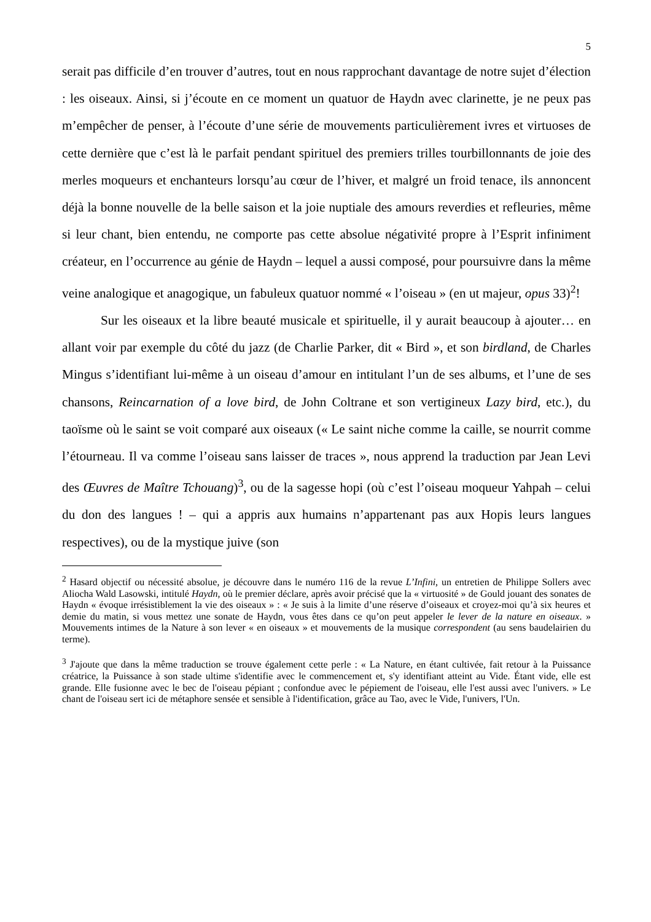5
serait pas difficile d’en trouver d’autres, tout en nous rapprochant davantage de notre sujet d’élection : les oiseaux. Ainsi, si j’écoute en ce moment un quatuor de Haydn avec clarinette, je ne peux pas m’empêcher de penser, à l’écoute d’une série de mouvements particulièrement ivres et virtuoses de cette dernière que c’est là le parfait pendant spirituel des premiers trilles tourbillonnants de joie des merles moqueurs et enchanteurs lorsqu’au cœur de l’hiver, et malgré un froid tenace, ils annoncent déjà la bonne nouvelle de la belle saison et la joie nuptiale des amours reverdies et refleuries, même si leur chant, bien entendu, ne comporte pas cette absolue négativité propre à l’Esprit infiniment créateur, en l’occurrence au génie de Haydn – lequel a aussi composé, pour poursuivre dans la même veine analogique et anagogique, un fabuleux quatuor nommé « l’oiseau » (en ut majeur, opus 33)<sup>2</sup>!
Sur les oiseaux et la libre beauté musicale et spirituelle, il y aurait beaucoup à ajouter… en allant voir par exemple du côté du jazz (de Charlie Parker, dit « Bird », et son birdland, de Charles Mingus s’identifiant lui-même à un oiseau d’amour en intitulant l’un de ses albums, et l’une de ses chansons, Reincarnation of a love bird, de John Coltrane et son vertigineux Lazy bird, etc.), du taoïsme où le saint se voit comparé aux oiseaux (« Le saint niche comme la caille, se nourrit comme l’étourneau. Il va comme l’oiseau sans laisser de traces », nous apprend la traduction par Jean Levi des Œuvres de Maître Tchouang)<sup>3</sup>, ou de la sagesse hopi (où c’est l’oiseau moqueur Yahpah – celui du don des langues ! – qui a appris aux humains n’appartenant pas aux Hopis leurs langues respectives), ou de la mystique juive (son
<sup>2</sup> Hasard objectif ou nécessité absolue, je découvre dans le numéro 116 de la revue L’Infini, un entretien de Philippe Sollers avec Aliocha Wald Lasowski, intitulé Haydn, où le premier déclare, après avoir précisé que la « virtuosité » de Gould jouant des sonates de Haydn « évoque irrésistiblement la vie des oiseaux » : « Je suis à la limite d’une réserve d’oiseaux et croyez-moi qu’à six heures et demie du matin, si vous mettez une sonate de Haydn, vous êtes dans ce qu’on peut appeler le lever de la nature en oiseaux. » Mouvements intimes de la Nature à son lever « en oiseaux » et mouvements de la musique correspondent (au sens baudelairien du terme).
<sup>3</sup> J'ajoute que dans la même traduction se trouve également cette perle : « La Nature, en étant cultivée, fait retour à la Puissance créatrice, la Puissance à son stade ultime s'identifie avec le commencement et, s'y identifiant atteint au Vide. Étant vide, elle est grande. Elle fusionne avec le bec de l'oiseau pépiant ; confondue avec le pépiement de l'oiseau, elle l'est aussi avec l'univers. » Le chant de l'oiseau sert ici de métaphore sensée et sensible à l'identification, grâce au Tao, avec le Vide, l'univers, l'Un.